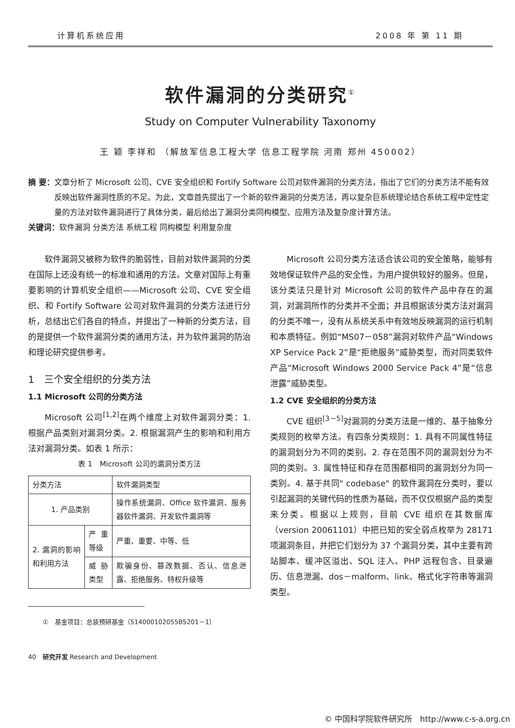计算机系统应用 2008 年 第 11 期
软件漏洞的分类研究<sup>①</sup>
Study on Computer Vulnerability Taxonomy
王 颖 李祥和 （解放军信息工程大学 信息工程学院 河南 郑州 450002）
摘 要： 文章分析了 Microsoft 公司、CVE 安全组织和 Fortify Software 公司对软件漏洞的分类方法，指出了它们的分类方法不能有效反映出软件漏洞性质的不足。为此，文章首先提出了一个新的软件漏洞的分类方法，再以复杂巨系统理论结合系统工程中定性定量的方法对软件漏洞进行了具体分类，最后给出了漏洞分类同构模型、应用方法及复杂度计算方法。
关键词： 软件漏洞 分类方法 系统工程 同构模型 利用复杂度
软件漏洞又被称为软件的脆弱性，目前对软件漏洞的分类在国际上还没有统一的标准和通用的方法。文章对国际上有重要影响的计算机安全组织——Microsoft 公司、CVE 安全组织、和 Fortify Software 公司对软件漏洞的分类方法进行分析，总结出它们各自的特点，并提出了一种新的分类方法，目的是提供一个软件漏洞分类的通用方法，并为软件漏洞的防治和理论研究提供参考。
1　三个安全组织的分类方法
1.1 Microsoft 公司的分类方法
Microsoft 公司<sup>[1,2]</sup>在两个维度上对软件漏洞分类：1. 根据产品类别对漏洞分类。2. 根据漏洞产生的影响和利用方法对漏洞分类。如表 1 所示：
表 1　Microsoft 公司的漏洞分类方法
| 分类方法 | | 软件漏洞类型 |
| --- | --- | --- |
| 1. 产品类别 | | 操作系统漏洞、Office 软件漏洞、服务器软件漏洞、开发软件漏洞等 |
| 2. 漏洞的影响和利用方法 | 严重等级 | 严重、重要、中等、低 |
| | 威胁类型 | 欺骗身份、篡改数据、否认、信息泄露、拒绝服务、特权升级等 |
①　基金项目：总装预研基金（514000102055B5201－1）
40　研究开发 Research and Development
Microsoft 公司分类方法适合该公司的安全策略，能够有效地保证软件产品的安全性，为用户提供较好的服务。但是，该分类法只是针对 Microsoft 公司的软件产品中存在的漏洞，对漏洞所作的分类并不全面；并且根据该分类方法对漏洞的分类不唯一，没有从系统关系中有效地反映漏洞的运行机制和本质特征。例如“MS07－058”漏洞对软件产品“Windows XP Service Pack 2”是“拒绝服务”威胁类型，而对同类软件产品“Microsoft Windows 2000 Service Pack 4”是“信息泄露”威胁类型。
1.2 CVE 安全组织的分类方法
CVE 组织<sup>[3－5]</sup>对漏洞的分类方法是一维的、基于抽象分类规则的枚举方法。有四条分类规则：1. 具有不同属性特征的漏洞划分为不同的类别。2. 存在范围不同的漏洞划分为不同的类别。3. 属性特征和存在范围都相同的漏洞划分为同一类别。4. 基于共同" codebase" 的软件漏洞在分类时，要以引起漏洞的关键代码的性质为基础，而不仅仅根据产品的类型来分类。根据以上规则，目前 CVE 组织在其数据库（version 20061101）中把已知的安全弱点枚举为 28171 项漏洞条目，并把它们划分为 37 个漏洞分类，其中主要有跨站脚本、缓冲区溢出、SQL 注入、PHP 远程包含、目录遍历、信息泄漏、dos－malform、link、格式化字符串等漏洞类型。
© 中国科学院软件研究所　http://www.c-s-a.org.cn